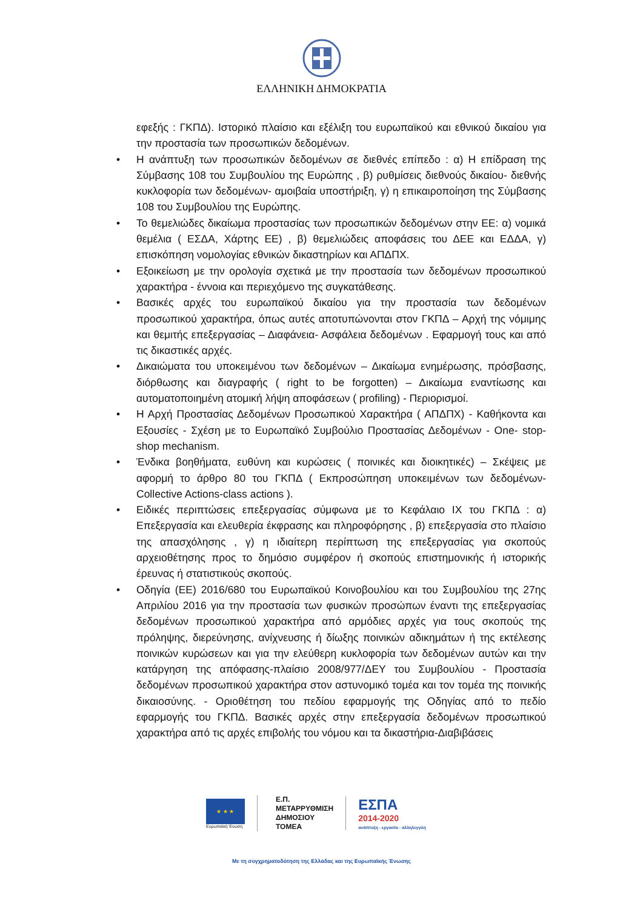ΕΛΛΗΝΙΚΗ ΔΗΜΟΚΡΑΤΙΑ
εφεξής : ΓΚΠΔ). Ιστορικό πλαίσιο και εξέλιξη του ευρωπαϊκού και εθνικού δικαίου για την προστασία των προσωπικών δεδομένων.
• Η ανάπτυξη των προσωπικών δεδομένων σε διεθνές επίπεδο : α) Η επίδραση της Σύμβασης 108 του Συμβουλίου της Ευρώπης , β) ρυθμίσεις διεθνούς δικαίου- διεθνής κυκλοφορία των δεδομένων- αμοιβαία υποστήριξη, γ) η επικαιροποίηση της Σύμβασης 108 του Συμβουλίου της Ευρώπης.
• Το θεμελιώδες δικαίωμα προστασίας των προσωπικών δεδομένων στην ΕΕ: α) νομικά θεμέλια ( ΕΣΔΑ, Χάρτης ΕΕ) , β) θεμελιώδεις αποφάσεις του ΔΕΕ και ΕΔΔΑ, γ) επισκόπηση νομολογίας εθνικών δικαστηρίων και ΑΠΔΠΧ.
• Εξοικείωση με την ορολογία σχετικά με την προστασία των δεδομένων προσωπικού χαρακτήρα - έννοια και περιεχόμενο της συγκατάθεσης.
• Βασικές αρχές του ευρωπαϊκού δικαίου για την προστασία των δεδομένων προσωπικού χαρακτήρα, όπως αυτές αποτυπώνονται στον ΓΚΠΔ – Αρχή της νόμιμης και θεμιτής επεξεργασίας – Διαφάνεια- Ασφάλεια δεδομένων . Εφαρμογή τους και από τις δικαστικές αρχές.
• Δικαιώματα του υποκειμένου των δεδομένων – Δικαίωμα ενημέρωσης, πρόσβασης, διόρθωσης και διαγραφής ( right to be forgotten) – Δικαίωμα εναντίωσης και αυτοματοποιημένη ατομική λήψη αποφάσεων ( profiling) - Περιορισμοί.
• Η Αρχή Προστασίας Δεδομένων Προσωπικού Χαρακτήρα ( ΑΠΔΠΧ) - Καθήκοντα και Εξουσίες - Σχέση με το Ευρωπαϊκό Συμβούλιο Προστασίας Δεδομένων - One- stop- shop mechanism.
• Ένδικα βοηθήματα, ευθύνη και κυρώσεις ( ποινικές και διοικητικές) – Σκέψεις με αφορμή το άρθρο 80 του ΓΚΠΔ ( Εκπροσώπηση υποκειμένων των δεδομένων- Collective Actions-class actions ).
• Ειδικές περιπτώσεις επεξεργασίας σύμφωνα με το Κεφάλαιο ΙΧ του ΓΚΠΔ : α) Επεξεργασία και ελευθερία έκφρασης και πληροφόρησης , β) επεξεργασία στο πλαίσιο της απασχόλησης , γ) η ιδιαίτερη περίπτωση της επεξεργασίας για σκοπούς αρχειοθέτησης προς το δημόσιο συμφέρον ή σκοπούς επιστημονικής ή ιστορικής έρευνας ή στατιστικούς σκοπούς.
• Οδηγία (ΕΕ) 2016/680 του Ευρωπαϊκού Κοινοβουλίου και του Συμβουλίου της 27ης Απριλίου 2016 για την προστασία των φυσικών προσώπων έναντι της επεξεργασίας δεδομένων προσωπικού χαρακτήρα από αρμόδιες αρχές για τους σκοπούς της πρόληψης, διερεύνησης, ανίχνευσης ή δίωξης ποινικών αδικημάτων ή της εκτέλεσης ποινικών κυρώσεων και για την ελεύθερη κυκλοφορία των δεδομένων αυτών και την κατάργηση της απόφασης-πλαίσιο 2008/977/ΔΕΥ του Συμβουλίου - Προστασία δεδομένων προσωπικού χαρακτήρα στον αστυνομικό τομέα και τον τομέα της ποινικής δικαιοσύνης. - Οριοθέτηση του πεδίου εφαρμογής της Οδηγίας από το πεδίο εφαρμογής του ΓΚΠΔ. Βασικές αρχές στην επεξεργασία δεδομένων προσωπικού χαρακτήρα από τις αρχές επιβολής του νόμου και τα δικαστήρια-Διαβιβάσεις
★ ★ ★
Ευρωπαϊκή Ένωση
Ε.Π.
ΜΕΤΑΡΡΥΘΜΙΣΗ
ΔΗΜΟΣΙΟΥ
ΤΟΜΕΑ
ΕΣΠΑ
2014-2020
ανάπτυξη - εργασία - αλληλεγγύη
Με τη συγχρηματοδότηση της Ελλάδας και της Ευρωπαϊκής Ένωσης